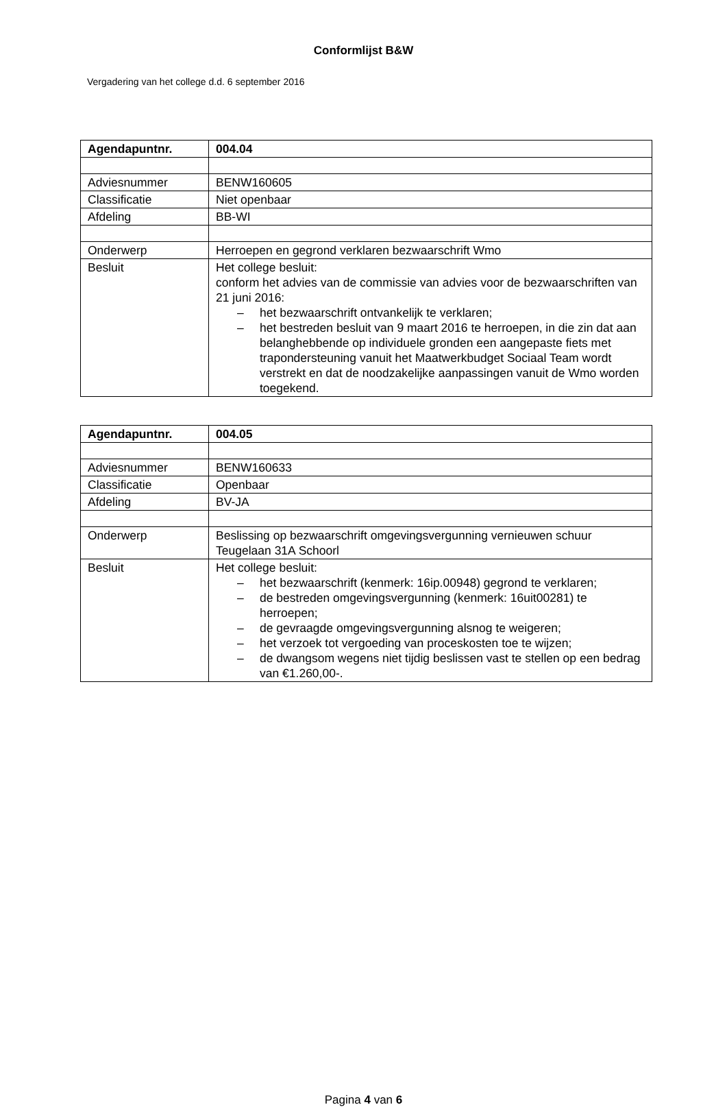Conformlijst B&W
Vergadering van het college d.d. 6 september 2016
| Agendapuntnr. | 004.04 |
| --- | --- |
| Adviesnummer | BENW160605 |
| Classificatie | Niet openbaar |
| Afdeling | BB-WI |
| Onderwerp | Herroepen en gegrond verklaren bezwaarschrift Wmo |
| Besluit | Het college besluit: conform het advies van de commissie van advies voor de bezwaarschriften van 21 juni 2016: – het bezwaarschrift ontvankelijk te verklaren; – het bestreden besluit van 9 maart 2016 te herroepen, in die zin dat aan belanghebbende op individuele gronden een aangepaste fiets met trapondersteuning vanuit het Maatwerkbudget Sociaal Team wordt verstrekt en dat de noodzakelijke aanpassingen vanuit de Wmo worden toegekend. |
| Agendapuntnr. | 004.05 |
| --- | --- |
| Adviesnummer | BENW160633 |
| Classificatie | Openbaar |
| Afdeling | BV-JA |
| Onderwerp | Beslissing op bezwaarschrift omgevingsvergunning vernieuwen schuur Teugelaan 31A Schoorl |
| Besluit | Het college besluit: – het bezwaarschrift (kenmerk: 16ip.00948) gegrond te verklaren; – de bestreden omgevingsvergunning (kenmerk: 16uit00281) te herroepen; – de gevraagde omgevingsvergunning alsnog te weigeren; – het verzoek tot vergoeding van proceskosten toe te wijzen; – de dwangsom wegens niet tijdig beslissen vast te stellen op een bedrag van €1.260,00-. |
Pagina 4 van 6